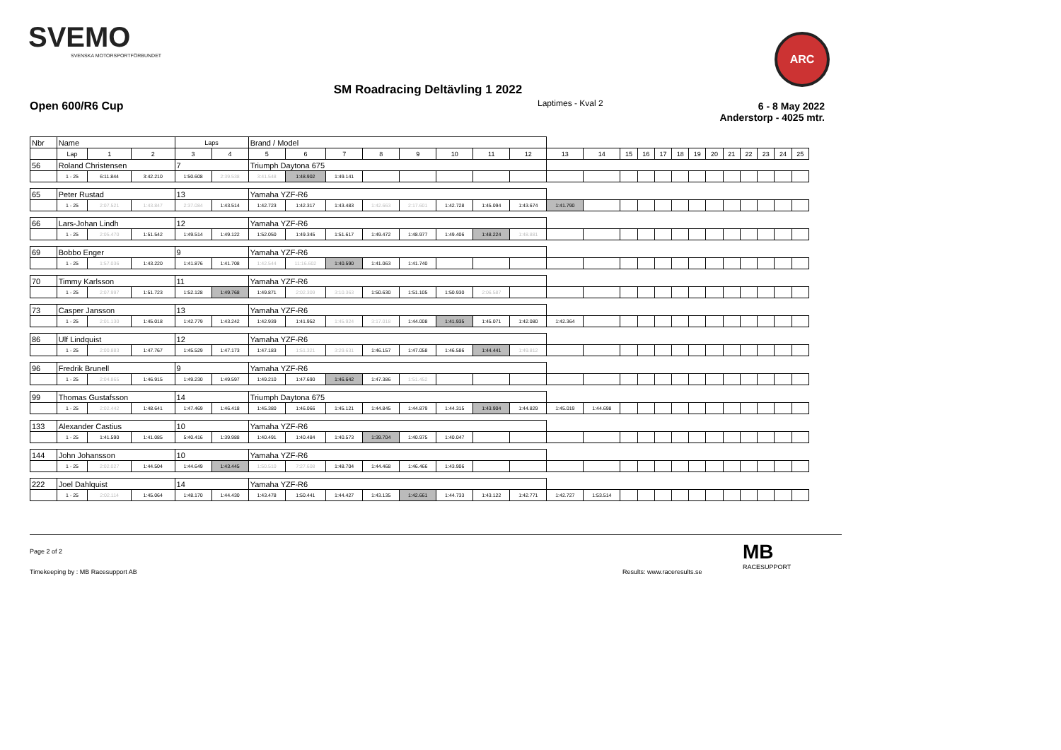SVEMO
SVENSKA MOTORSPORTFÖRBUNDET
ARC
SM Roadracing Deltävling 1 2022
Open 600/R6 Cup Laptimes - Kval 2
6 - 8 May 2022
Anderstorp - 4025 mtr.
| Nbr | Name | | | | Laps | | Brand / Model | | | | | | | | | | | | | | | | | | | | |
| --- | --- | --- | --- | --- | --- | --- | --- | --- | --- | --- | --- | --- | --- | --- | --- | --- | --- | --- | --- | --- | --- | --- | --- | --- | --- | --- | --- |
| | | Lap | 1 | 2 | 3 | 4 | 5 | 6 | 7 | 8 | 9 | 10 | 11 | 12 | 13 | 14 | 15 | 16 | 17 | 18 | 19 | 20 | 21 | 22 | 23 | 24 | 25 |
| 56 | Roland Christensen | | | | 7 | | Triumph Daytona 675 | | | | | | | | | | | | | | | | | | | | |
| | | 1 - 25 | 6:11.844 | 3:42.210 | 1:50.608 | 2:39.538 | 3:41.548 | 1:48.902 | 1:49.141 | | | | | | | | | | | | | | | | | | |
| 65 | Peter Rustad | | | | 13 | | Yamaha YZF-R6 | | | | | | | | | | | | | | | | | | | | |
| | | 1 - 25 | 2:07.521 | 1:43.847 | 2:37.084 | 1:43.514 | 1:42.723 | 1:42.317 | 1:43.483 | 1:42.663 | 2:17.601 | 1:42.728 | 1:45.094 | 1:43.674 | 1:41.790 | | | | | | | | | | | | |
| 66 | Lars-Johan Lindh | | | | 12 | | Yamaha YZF-R6 | | | | | | | | | | | | | | | | | | | | |
| | | 1 - 25 | 2:05.470 | 1:51.542 | 1:49.514 | 1:49.122 | 1:52.050 | 1:49.345 | 1:51.617 | 1:49.472 | 1:48.977 | 1:49.406 | 1:48.224 | 1:48.881 | | | | | | | | | | | | | |
| 69 | Bobbo Enger | | | | 9 | | Yamaha YZF-R6 | | | | | | | | | | | | | | | | | | | | |
| | | 1 - 25 | 1:57.036 | 1:43.220 | 1:41.876 | 1:41.708 | 1:42.544 | 11:16.602 | 1:40.590 | 1:41.063 | 1:41.740 | | | | | | | | | | | | | | | | |
| 70 | Timmy Karlsson | | | | 11 | | Yamaha YZF-R6 | | | | | | | | | | | | | | | | | | | | |
| | | 1 - 25 | 2:07.997 | 1:51.723 | 1:52.128 | 1:49.768 | 1:49.871 | 2:02.309 | 3:10.363 | 1:50.630 | 1:51.105 | 1:50.930 | 2:06.587 | | | | | | | | | | | | | | |
| 73 | Casper Jansson | | | | 13 | | Yamaha YZF-R6 | | | | | | | | | | | | | | | | | | | | |
| | | 1 - 25 | 2:01.130 | 1:45.018 | 1:42.779 | 1:43.242 | 1:42.939 | 1:41.952 | 1:45.924 | 3:17.018 | 1:44.008 | 1:41.935 | 1:45.071 | 1:42.080 | 1:42.364 | | | | | | | | | | | | |
| 86 | Ulf Lindquist | | | | 12 | | Yamaha YZF-R6 | | | | | | | | | | | | | | | | | | | | |
| | | 1 - 25 | 2:00.883 | 1:47.767 | 1:45.529 | 1:47.173 | 1:47.183 | 1:51.321 | 3:29.631 | 1:46.157 | 1:47.058 | 1:46.586 | 1:44.441 | 1:49.812 | | | | | | | | | | | | | |
| 96 | Fredrik Brunell | | | | 9 | | Yamaha YZF-R6 | | | | | | | | | | | | | | | | | | | | |
| | | 1 - 25 | 2:04.865 | 1:46.915 | 1:49.230 | 1:49.597 | 1:49.210 | 1:47.690 | 1:46.642 | 1:47.386 | 1:51.452 | | | | | | | | | | | | | | | | |
| 99 | Thomas Gustafsson | | | | 14 | | Triumph Daytona 675 | | | | | | | | | | | | | | | | | | | | |
| | | 1 - 25 | 2:02.442 | 1:48.641 | 1:47.469 | 1:46.418 | 1:45.380 | 1:46.066 | 1:45.121 | 1:44.845 | 1:44.879 | 1:44.315 | 1:43.904 | 1:44.829 | 1:45.019 | 1:44.698 | | | | | | | | | | | |
| 133 | Alexander Castius | | | | 10 | | Yamaha YZF-R6 | | | | | | | | | | | | | | | | | | | | |
| | | 1 - 25 | 1:41.590 | 1:41.085 | 5:40.416 | 1:39.988 | 1:40.491 | 1:40.484 | 1:40.573 | 1:39.704 | 1:40.975 | 1:40.047 | | | | | | | | | | | | | | | |
| 144 | John Johansson | | | | 10 | | Yamaha YZF-R6 | | | | | | | | | | | | | | | | | | | | |
| | | 1 - 25 | 2:02.027 | 1:44.504 | 1:44.649 | 1:43.445 | 1:50.510 | 7:27.608 | 1:48.704 | 1:44.468 | 1:46.466 | 1:43.906 | | | | | | | | | | | | | | | |
| 222 | Joel Dahlquist | | | | 14 | | Yamaha YZF-R6 | | | | | | | | | | | | | | | | | | | | |
| | | 1 - 25 | 2:02.114 | 1:45.064 | 1:48.170 | 1:44.430 | 1:43.478 | 1:50.441 | 1:44.427 | 1:43.135 | 1:42.661 | 1:44.733 | 1:43.122 | 1:42.771 | 1:42.727 | 1:53.514 | | | | | | | | | | | |
Page 2 of 2
Timekeeping by : MB Racesupport AB
Results: www.raceresults.se
MB
RACESUPPORT